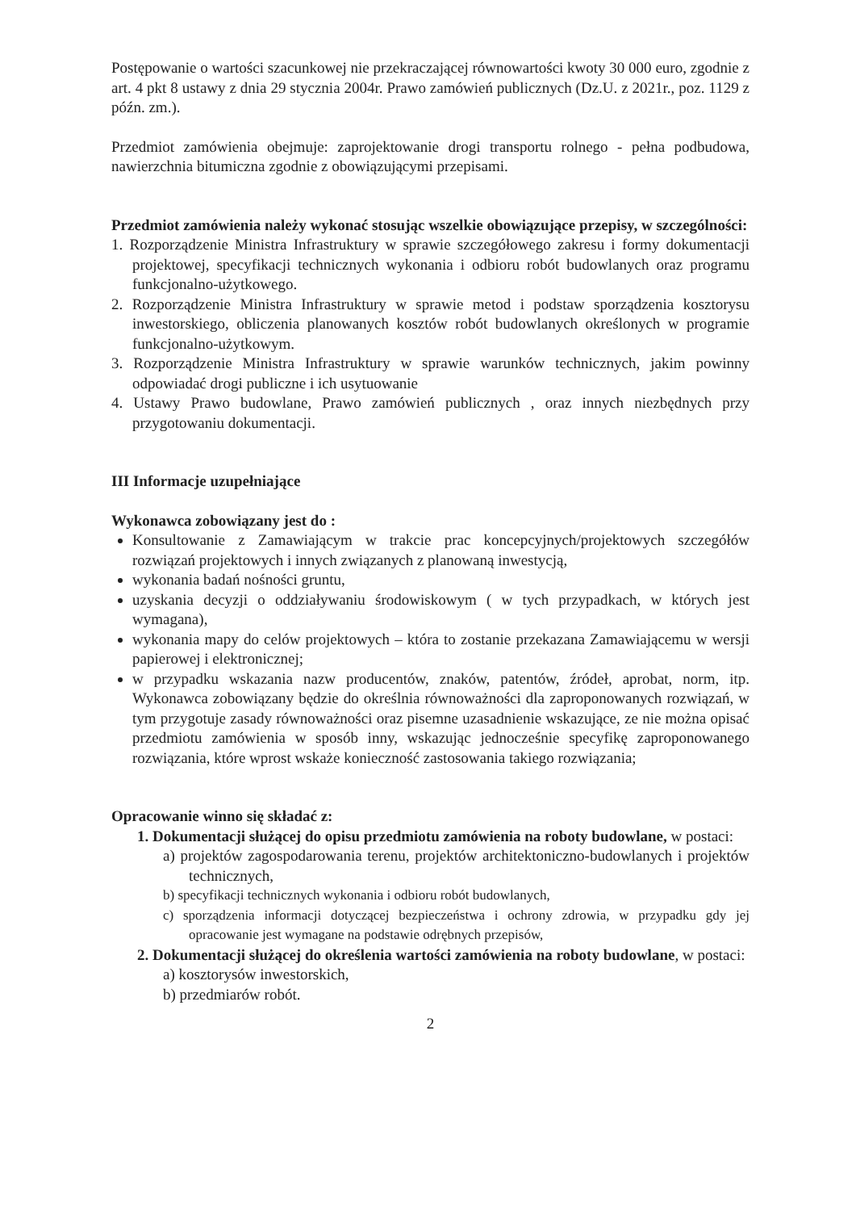Postępowanie o wartości szacunkowej nie przekraczającej równowartości kwoty 30 000 euro, zgodnie z art. 4 pkt 8 ustawy z dnia 29 stycznia 2004r. Prawo zamówień publicznych (Dz.U. z 2021r., poz. 1129 z późn. zm.).
Przedmiot zamówienia obejmuje: zaprojektowanie drogi transportu rolnego - pełna podbudowa, nawierzchnia bitumiczna zgodnie z obowiązującymi przepisami.
Przedmiot zamówienia należy wykonać stosując wszelkie obowiązujące przepisy, w szczególności:
1. Rozporządzenie Ministra Infrastruktury w sprawie szczegółowego zakresu i formy dokumentacji projektowej, specyfikacji technicznych wykonania i odbioru robót budowlanych oraz programu funkcjonalno-użytkowego.
2. Rozporządzenie Ministra Infrastruktury w sprawie metod i podstaw sporządzenia kosztorysu inwestorskiego, obliczenia planowanych kosztów robót budowlanych określonych w programie funkcjonalno-użytkowym.
3. Rozporządzenie Ministra Infrastruktury w sprawie warunków technicznych, jakim powinny odpowiadać drogi publiczne i ich usytuowanie
4. Ustawy Prawo budowlane, Prawo zamówień publicznych , oraz innych niezbędnych przy przygotowaniu dokumentacji.
III Informacje uzupełniające
Wykonawca zobowiązany jest do :
Konsultowanie z Zamawiającym w trakcie prac koncepcyjnych/projektowych szczegółów rozwiązań projektowych i innych związanych z planowaną inwestycją,
wykonania badań nośności gruntu,
uzyskania decyzji o oddziaływaniu środowiskowym ( w tych przypadkach, w których jest wymagana),
wykonania mapy do celów projektowych – która to zostanie przekazana Zamawiającemu w wersji papierowej i elektronicznej;
w przypadku wskazania nazw producentów, znaków, patentów, źródeł, aprobat, norm, itp. Wykonawca zobowiązany będzie do określnia równoważności dla zaproponowanych rozwiązań, w tym przygotuje zasady równoważności oraz pisemne uzasadnienie wskazujące, ze nie można opisać przedmiotu zamówienia w sposób inny, wskazując jednocześnie specyfikę zaproponowanego rozwiązania, które wprost wskaże konieczność zastosowania takiego rozwiązania;
Opracowanie winno się składać z:
1. Dokumentacji służącej do opisu przedmiotu zamówienia na roboty budowlane, w postaci:
a) projektów zagospodarowania terenu, projektów architektoniczno-budowlanych i projektów technicznych,
b) specyfikacji technicznych wykonania i odbioru robót budowlanych,
c) sporządzenia informacji dotyczącej bezpieczeństwa i ochrony zdrowia, w przypadku gdy jej opracowanie jest wymagane na podstawie odrębnych przepisów,
2. Dokumentacji służącej do określenia wartości zamówienia na roboty budowlane, w postaci:
a) kosztorysów inwestorskich,
b) przedmiarów robót.
2